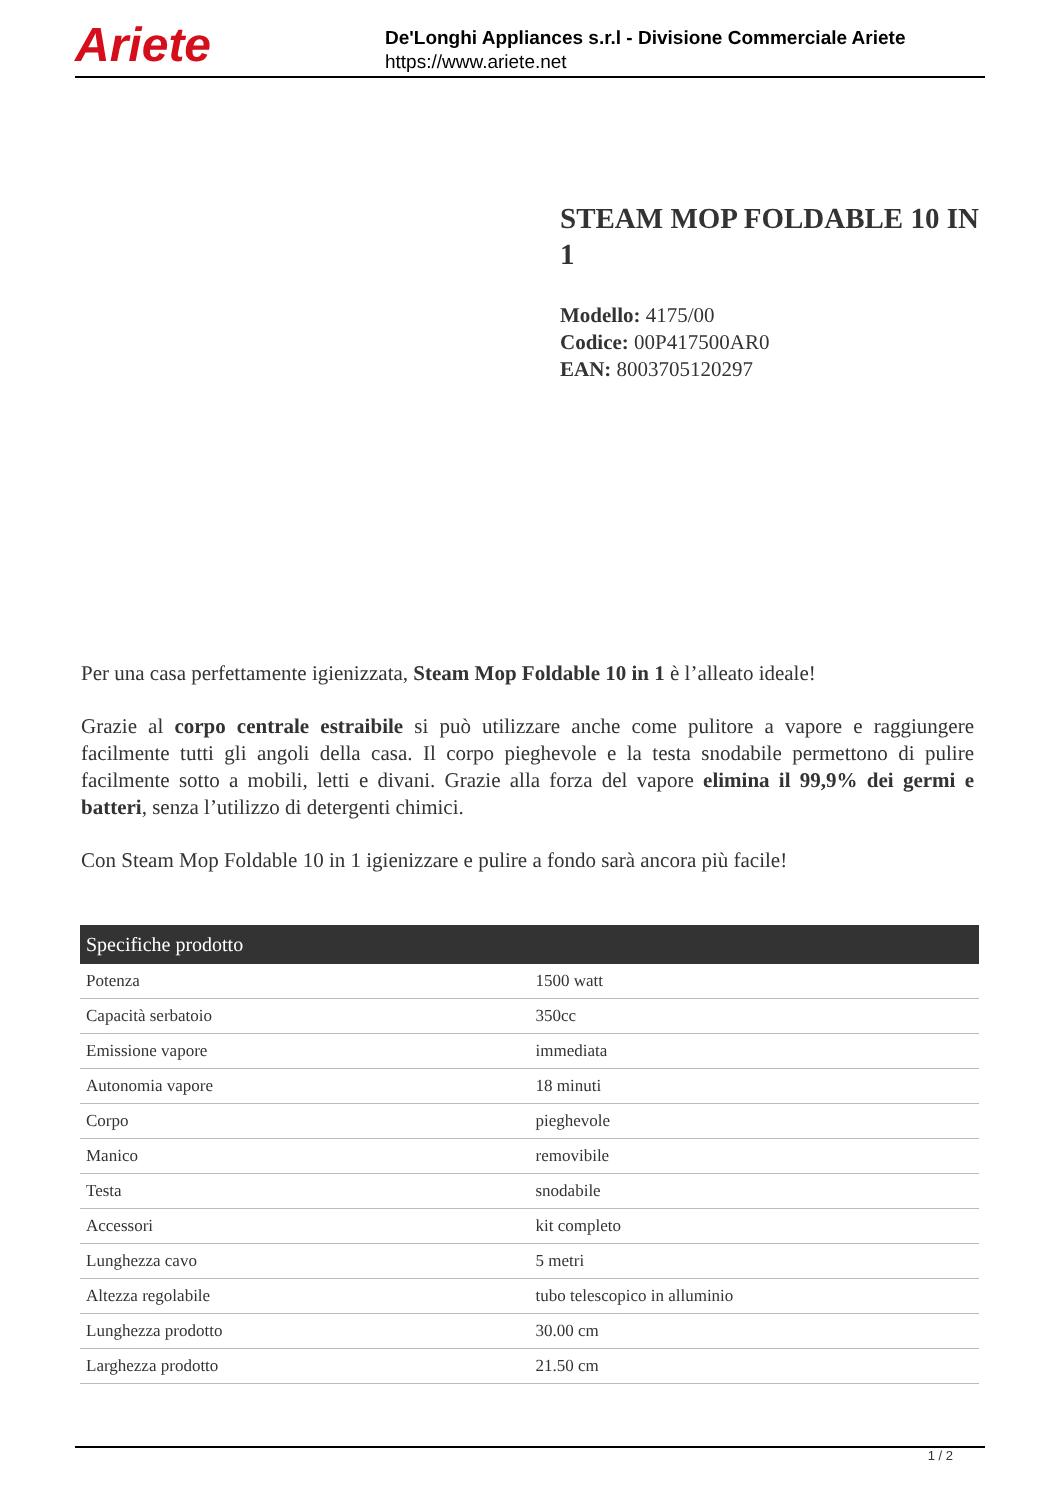Ariete
De'Longhi Appliances s.r.l - Divisione Commerciale Ariete
https://www.ariete.net
STEAM MOP FOLDABLE 10 IN 1
Modello: 4175/00
Codice: 00P417500AR0
EAN: 8003705120297
Per una casa perfettamente igienizzata, Steam Mop Foldable 10 in 1 è l’alleato ideale!
Grazie al corpo centrale estraibile si può utilizzare anche come pulitore a vapore e raggiungere facilmente tutti gli angoli della casa. Il corpo pieghevole e la testa snodabile permettono di pulire facilmente sotto a mobili, letti e divani. Grazie alla forza del vapore elimina il 99,9% dei germi e batteri, senza l’utilizzo di detergenti chimici.
Con Steam Mop Foldable 10 in 1 igienizzare e pulire a fondo sarà ancora più facile!
| Specifiche prodotto | |
| --- | --- |
| Potenza | 1500 watt |
| Capacità serbatoio | 350cc |
| Emissione vapore | immediata |
| Autonomia vapore | 18 minuti |
| Corpo | pieghevole |
| Manico | removibile |
| Testa | snodabile |
| Accessori | kit completo |
| Lunghezza cavo | 5 metri |
| Altezza regolabile | tubo telescopico in alluminio |
| Lunghezza prodotto | 30.00 cm |
| Larghezza prodotto | 21.50 cm |
1 / 2